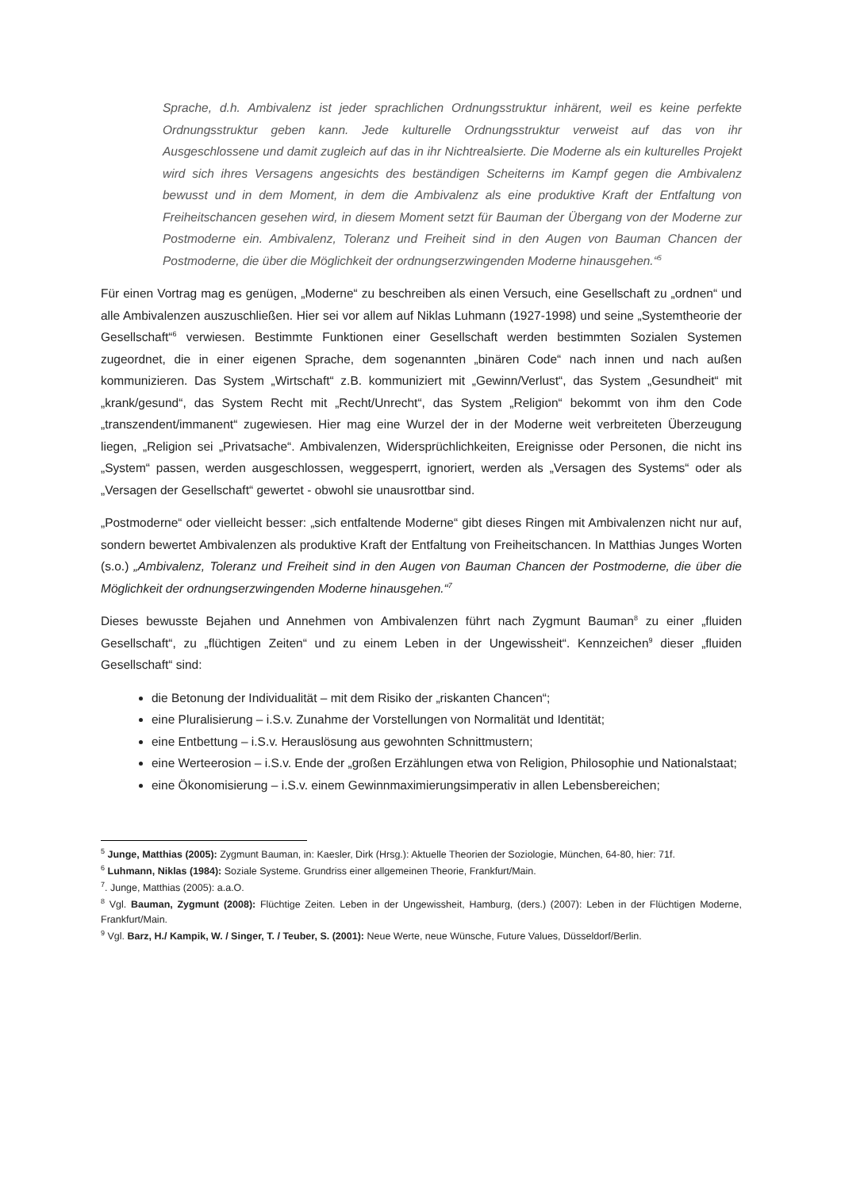Sprache, d.h. Ambivalenz ist jeder sprachlichen Ordnungsstruktur inhärent, weil es keine perfekte Ordnungsstruktur geben kann. Jede kulturelle Ordnungsstruktur verweist auf das von ihr Ausgeschlossene und damit zugleich auf das in ihr Nichtrealsierte. Die Moderne als ein kulturelles Projekt wird sich ihres Versagens angesichts des beständigen Scheiterns im Kampf gegen die Ambivalenz bewusst und in dem Moment, in dem die Ambivalenz als eine produktive Kraft der Entfaltung von Freiheitschancen gesehen wird, in diesem Moment setzt für Bauman der Übergang von der Moderne zur Postmoderne ein. Ambivalenz, Toleranz und Freiheit sind in den Augen von Bauman Chancen der Postmoderne, die über die Möglichkeit der ordnungserzwingenden Moderne hinausgehen.“<sup>5</sup>
Für einen Vortrag mag es genügen, „Moderne“ zu beschreiben als einen Versuch, eine Gesellschaft zu „ordnen“ und alle Ambivalenzen auszuschließen. Hier sei vor allem auf Niklas Luhmann (1927-1998) und seine „Systemtheorie der Gesellschaft“<sup>6</sup> verwiesen. Bestimmte Funktionen einer Gesellschaft werden bestimmten Sozialen Systemen zugeordnet, die in einer eigenen Sprache, dem sogenannten „binären Code“ nach innen und nach außen kommunizieren. Das System „Wirtschaft“ z.B. kommuniziert mit „Gewinn/Verlust“, das System „Gesundheit“ mit „krank/gesund“, das System Recht mit „Recht/Unrecht“, das System „Religion“ bekommt von ihm den Code „transzendent/immanent“ zugewiesen. Hier mag eine Wurzel der in der Moderne weit verbreiteten Überzeugung liegen, „Religion sei „Privatsache“. Ambivalenzen, Widersprüchlichkeiten, Ereignisse oder Personen, die nicht ins „System“ passen, werden ausgeschlossen, weggesperrt, ignoriert, werden als „Versagen des Systems“ oder als „Versagen der Gesellschaft“ gewertet - obwohl sie unausrottbar sind.
„Postmoderne“ oder vielleicht besser: „sich entfaltende Moderne“ gibt dieses Ringen mit Ambivalenzen nicht nur auf, sondern bewertet Ambivalenzen als produktive Kraft der Entfaltung von Freiheitschancen. In Matthias Junges Worten (s.o.) „Ambivalenz, Toleranz und Freiheit sind in den Augen von Bauman Chancen der Postmoderne, die über die Möglichkeit der ordnungserzwingenden Moderne hinausgehen.“<sup>7</sup>
Dieses bewusste Bejahen und Annehmen von Ambivalenzen führt nach Zygmunt Bauman<sup>8</sup> zu einer „fluiden Gesellschaft“, zu „flüchtigen Zeiten“ und zu einem Leben in der Ungewissheit“. Kennzeichen<sup>9</sup> dieser „fluiden Gesellschaft“ sind:
die Betonung der Individualität – mit dem Risiko der „riskanten Chancen“;
eine Pluralisierung – i.S.v. Zunahme der Vorstellungen von Normalität und Identität;
eine Entbettung – i.S.v. Herauslösung aus gewohnten Schnittmustern;
eine Werteerosion – i.S.v. Ende der „großen Erzählungen etwa von Religion, Philosophie und Nationalstaat;
eine Ökonomisierung – i.S.v. einem Gewinnmaximierungsimperativ in allen Lebensbereichen;
<sup>5</sup> Junge, Matthias (2005): Zygmunt Bauman, in: Kaesler, Dirk (Hrsg.): Aktuelle Theorien der Soziologie, München, 64-80, hier: 71f.
<sup>6</sup> Luhmann, Niklas (1984): Soziale Systeme. Grundriss einer allgemeinen Theorie, Frankfurt/Main.
<sup>7</sup>. Junge, Matthias (2005): a.a.O.
<sup>8</sup> Vgl. Bauman, Zygmunt (2008): Flüchtige Zeiten. Leben in der Ungewissheit, Hamburg, (ders.) (2007): Leben in der Flüchtigen Moderne, Frankfurt/Main.
<sup>9</sup> Vgl. Barz, H./ Kampik, W. / Singer, T. / Teuber, S. (2001): Neue Werte, neue Wünsche, Future Values, Düsseldorf/Berlin.